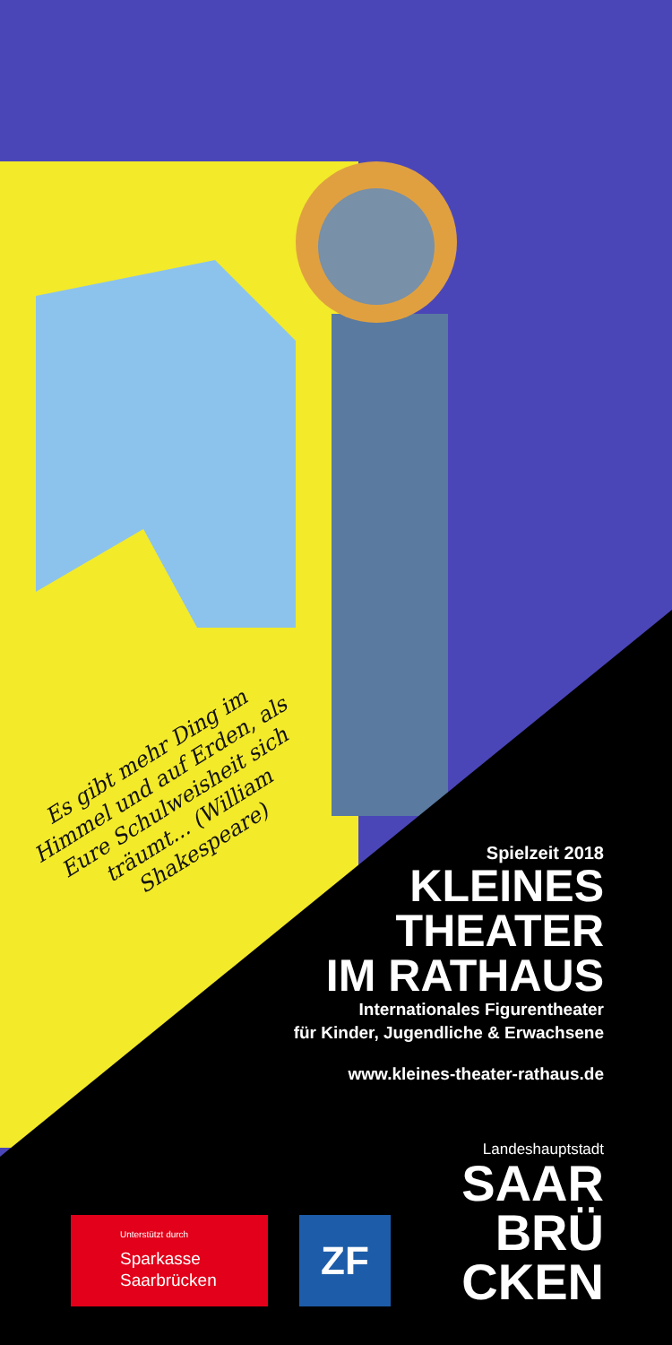Es gibt mehr Ding im Himmel und auf Erden, als Eure Schulweisheit sich träumt... (William Shakespeare)
Spielzeit 2018
KLEINES
THEATER
IM RATHAUS
Internationales Figurentheater
für Kinder, Jugendliche & Erwachsene
www.kleines-theater-rathaus.de
Landeshauptstadt
SAAR
BRÜ
CKEN
Unterstützt durch
Sparkasse
Saarbrücken
ZF